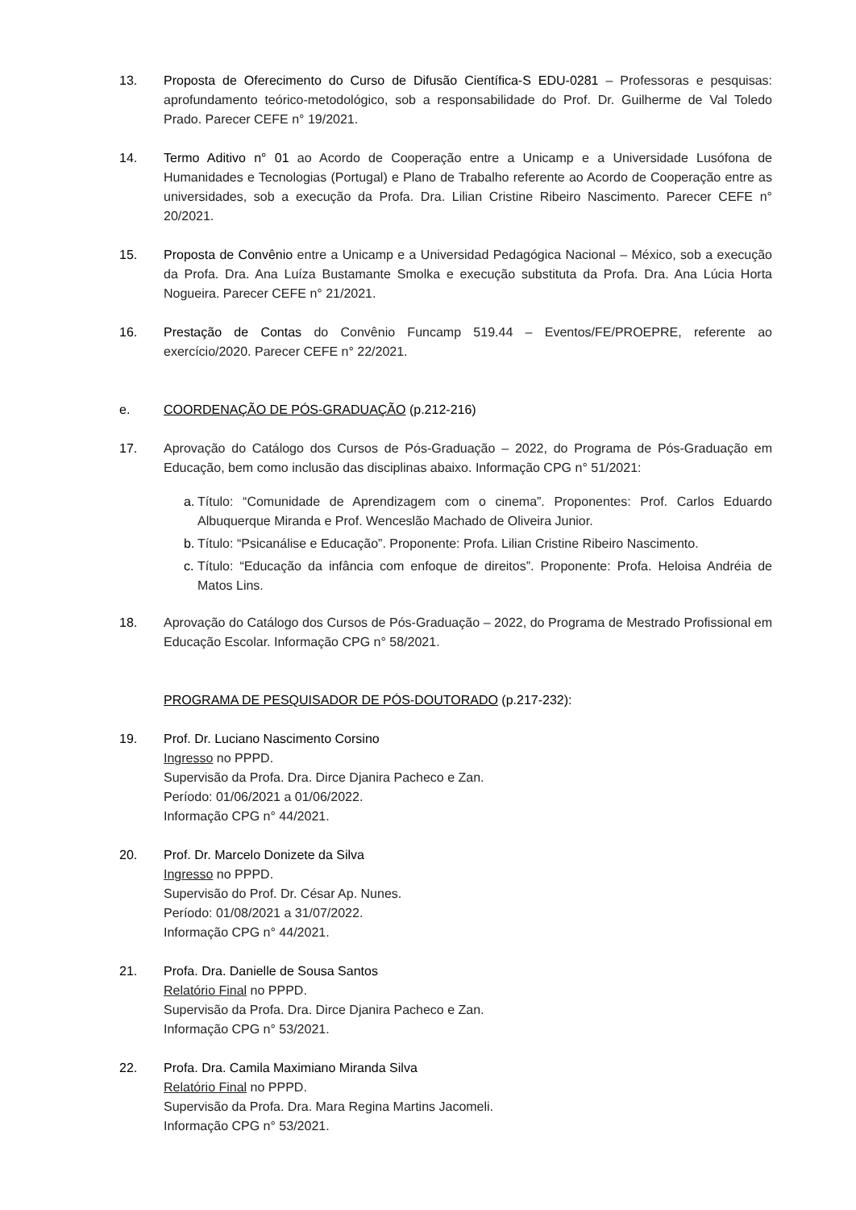13. Proposta de Oferecimento do Curso de Difusão Científica-S EDU-0281 – Professoras e pesquisas: aprofundamento teórico-metodológico, sob a responsabilidade do Prof. Dr. Guilherme de Val Toledo Prado. Parecer CEFE n° 19/2021.
14. Termo Aditivo n° 01 ao Acordo de Cooperação entre a Unicamp e a Universidade Lusófona de Humanidades e Tecnologias (Portugal) e Plano de Trabalho referente ao Acordo de Cooperação entre as universidades, sob a execução da Profa. Dra. Lilian Cristine Ribeiro Nascimento. Parecer CEFE n° 20/2021.
15. Proposta de Convênio entre a Unicamp e a Universidad Pedagógica Nacional – México, sob a execução da Profa. Dra. Ana Luíza Bustamante Smolka e execução substituta da Profa. Dra. Ana Lúcia Horta Nogueira. Parecer CEFE n° 21/2021.
16. Prestação de Contas do Convênio Funcamp 519.44 – Eventos/FE/PROEPRE, referente ao exercício/2020. Parecer CEFE n° 22/2021.
e. COORDENAÇÃO DE PÓS-GRADUAÇÃO (p.212-216)
17. Aprovação do Catálogo dos Cursos de Pós-Graduação – 2022, do Programa de Pós-Graduação em Educação, bem como inclusão das disciplinas abaixo. Informação CPG n° 51/2021:
a. Título: “Comunidade de Aprendizagem com o cinema”. Proponentes: Prof. Carlos Eduardo Albuquerque Miranda e Prof. Wenceslão Machado de Oliveira Junior.
b. Título: “Psicanálise e Educação”. Proponente: Profa. Lilian Cristine Ribeiro Nascimento.
c. Título: “Educação da infância com enfoque de direitos”. Proponente: Profa. Heloisa Andréia de Matos Lins.
18. Aprovação do Catálogo dos Cursos de Pós-Graduação – 2022, do Programa de Mestrado Profissional em Educação Escolar. Informação CPG n° 58/2021.
PROGRAMA DE PESQUISADOR DE PÓS-DOUTORADO (p.217-232):
19. Prof. Dr. Luciano Nascimento Corsino
Ingresso no PPPD.
Supervisão da Profa. Dra. Dirce Djanira Pacheco e Zan.
Período: 01/06/2021 a 01/06/2022.
Informação CPG n° 44/2021.
20. Prof. Dr. Marcelo Donizete da Silva
Ingresso no PPPD.
Supervisão do Prof. Dr. César Ap. Nunes.
Período: 01/08/2021 a 31/07/2022.
Informação CPG n° 44/2021.
21. Profa. Dra. Danielle de Sousa Santos
Relatório Final no PPPD.
Supervisão da Profa. Dra. Dirce Djanira Pacheco e Zan.
Informação CPG n° 53/2021.
22. Profa. Dra. Camila Maximiano Miranda Silva
Relatório Final no PPPD.
Supervisão da Profa. Dra. Mara Regina Martins Jacomeli.
Informação CPG n° 53/2021.